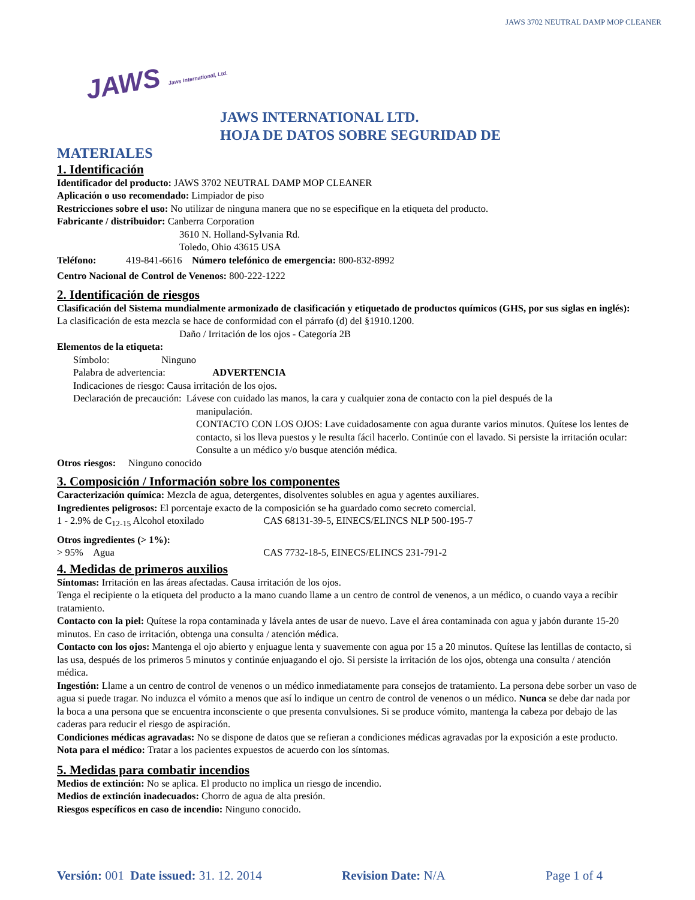JAWS 3702 NEUTRAL DAMP MOP CLEANER
JAWS Jaws International, Ltd.
JAWS INTERNATIONAL LTD.
HOJA DE DATOS SOBRE SEGURIDAD DE
MATERIALES
1. Identificación
Identificador del producto: JAWS 3702 NEUTRAL DAMP MOP CLEANER
Aplicación o uso recomendado: Limpiador de piso
Restricciones sobre el uso: No utilizar de ninguna manera que no se especifique en la etiqueta del producto.
Fabricante / distribuidor: Canberra Corporation
3610 N. Holland-Sylvania Rd.
Toledo, Ohio 43615 USA
Teléfono: 419-841-6616 Número telefónico de emergencia: 800-832-8992
Centro Nacional de Control de Venenos: 800-222-1222
2. Identificación de riesgos
Clasificación del Sistema mundialmente armonizado de clasificación y etiquetado de productos químicos (GHS, por sus siglas en inglés): La clasificación de esta mezcla se hace de conformidad con el párrafo (d) del §1910.1200.
Daño / Irritación de los ojos - Categoría 2B
Elementos de la etiqueta:
Símbolo: Ninguno
Palabra de advertencia: ADVERTENCIA
Indicaciones de riesgo: Causa irritación de los ojos.
Declaración de precaución: Lávese con cuidado las manos, la cara y cualquier zona de contacto con la piel después de la
manipulación.
CONTACTO CON LOS OJOS: Lave cuidadosamente con agua durante varios minutos. Quítese los lentes de contacto, si los lleva puestos y le resulta fácil hacerlo. Continúe con el lavado. Si persiste la irritación ocular: Consulte a un médico y/o busque atención médica.
Otros riesgos: Ninguno conocido
3. Composición / Información sobre los componentes
Caracterización química: Mezcla de agua, detergentes, disolventes solubles en agua y agentes auxiliares.
Ingredientes peligrosos: El porcentaje exacto de la composición se ha guardado como secreto comercial.
1 - 2.9% de C<sub>12-15</sub> Alcohol etoxilado CAS 68131-39-5, EINECS/ELINCS NLP 500-195-7
Otros ingredientes (> 1%):
> 95% Agua CAS 7732-18-5, EINECS/ELINCS 231-791-2
4. Medidas de primeros auxilios
Síntomas: Irritación en las áreas afectadas. Causa irritación de los ojos.
Tenga el recipiente o la etiqueta del producto a la mano cuando llame a un centro de control de venenos, a un médico, o cuando vaya a recibir tratamiento.
Contacto con la piel: Quítese la ropa contaminada y lávela antes de usar de nuevo. Lave el área contaminada con agua y jabón durante 15-20 minutos. En caso de irritación, obtenga una consulta / atención médica.
Contacto con los ojos: Mantenga el ojo abierto y enjuague lenta y suavemente con agua por 15 a 20 minutos. Quítese las lentillas de contacto, si las usa, después de los primeros 5 minutos y continúe enjuagando el ojo. Si persiste la irritación de los ojos, obtenga una consulta / atención médica.
Ingestión: Llame a un centro de control de venenos o un médico inmediatamente para consejos de tratamiento. La persona debe sorber un vaso de agua si puede tragar. No induzca el vómito a menos que así lo indique un centro de control de venenos o un médico. Nunca se debe dar nada por la boca a una persona que se encuentra inconsciente o que presenta convulsiones. Si se produce vómito, mantenga la cabeza por debajo de las caderas para reducir el riesgo de aspiración.
Condiciones médicas agravadas: No se dispone de datos que se refieran a condiciones médicas agravadas por la exposición a este producto. Nota para el médico: Tratar a los pacientes expuestos de acuerdo con los síntomas.
5. Medidas para combatir incendios
Medios de extinción: No se aplica. El producto no implica un riesgo de incendio.
Medios de extinción inadecuados: Chorro de agua de alta presión.
Riesgos específicos en caso de incendio: Ninguno conocido.
Versión: 001 Date issued: 31. 12. 2014 Revision Date: N/A Page 1 of 4